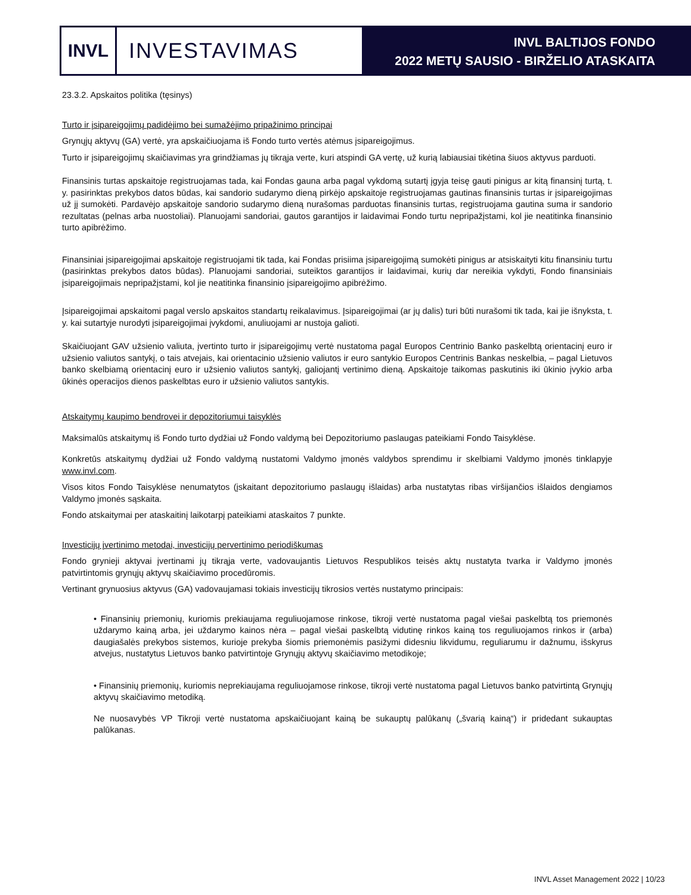INVL
INVESTAVIMAS
INVL BALTIJOS FONDO
2022 METŲ SAUSIO - BIRŽELIO ATASKAITA
23.3.2. Apskaitos politika (tęsinys)
Turto ir įsipareigojimų padidėjimo bei sumažėjimo pripažinimo principai
Grynųjų aktyvų (GA) vertė, yra apskaičiuojama iš Fondo turto vertės atėmus įsipareigojimus.
Turto ir įsipareigojimų skaičiavimas yra grindžiamas jų tikrąja verte, kuri atspindi GA vertę, už kurią labiausiai tikėtina šiuos aktyvus parduoti.
Finansinis turtas apskaitoje registruojamas tada, kai Fondas gauna arba pagal vykdomą sutartį įgyja teisę gauti pinigus ar kitą finansinį turtą, t. y. pasirinktas prekybos datos būdas, kai sandorio sudarymo dieną pirkėjo apskaitoje registruojamas gautinas finansinis turtas ir įsipareigojimas už jį sumokėti. Pardavėjo apskaitoje sandorio sudarymo dieną nurašomas parduotas finansinis turtas, registruojama gautina suma ir sandorio rezultatas (pelnas arba nuostoliai). Planuojami sandoriai, gautos garantijos ir laidavimai Fondo turtu nepripažįstami, kol jie neatitinka finansinio turto apibrėžimo.
Finansiniai įsipareigojimai apskaitoje registruojami tik tada, kai Fondas prisiima įsipareigojimą sumokėti pinigus ar atsiskaityti kitu finansiniu turtu (pasirinktas prekybos datos būdas). Planuojami sandoriai, suteiktos garantijos ir laidavimai, kurių dar nereikia vykdyti, Fondo finansiniais įsipareigojimais nepripažįstami, kol jie neatitinka finansinio įsipareigojimo apibrėžimo.
Įsipareigojimai apskaitomi pagal verslo apskaitos standartų reikalavimus. Įsipareigojimai (ar jų dalis) turi būti nurašomi tik tada, kai jie išnyksta, t. y. kai sutartyje nurodyti įsipareigojimai įvykdomi, anuliuojami ar nustoja galioti.
Skaičiuojant GAV užsienio valiuta, įvertinto turto ir įsipareigojimų vertė nustatoma pagal Europos Centrinio Banko paskelbtą orientacinį euro ir užsienio valiutos santykį, o tais atvejais, kai orientacinio užsienio valiutos ir euro santykio Europos Centrinis Bankas neskelbia, – pagal Lietuvos banko skelbiamą orientacinį euro ir užsienio valiutos santykį, galiojantį vertinimo dieną. Apskaitoje taikomas paskutinis iki ūkinio įvykio arba ūkinės operacijos dienos paskelbtas euro ir užsienio valiutos santykis.
Atskaitymų kaupimo bendrovei ir depozitoriumui taisyklės
Maksimalūs atskaitymų iš Fondo turto dydžiai už Fondo valdymą bei Depozitoriumo paslaugas pateikiami Fondo Taisyklėse.
Konkretūs atskaitymų dydžiai už Fondo valdymą nustatomi Valdymo įmonės valdybos sprendimu ir skelbiami Valdymo įmonės tinklapyje www.invl.com.
Visos kitos Fondo Taisyklėse nenumatytos (įskaitant depozitoriumo paslaugų išlaidas) arba nustatytas ribas viršijančios išlaidos dengiamos Valdymo įmonės sąskaita.
Fondo atskaitymai per ataskaitinį laikotarpį pateikiami ataskaitos 7 punkte.
Investicijų įvertinimo metodai, investicijų pervertinimo periodiškumas
Fondo grynieji aktyvai įvertinami jų tikrąja verte, vadovaujantis Lietuvos Respublikos teisės aktų nustatyta tvarka ir Valdymo įmonės patvirtintomis grynųjų aktyvų skaičiavimo procedūromis.
Vertinant grynuosius aktyvus (GA) vadovaujamasi tokiais investicijų tikrosios vertės nustatymo principais:
• Finansinių priemonių, kuriomis prekiaujama reguliuojamose rinkose, tikroji vertė nustatoma pagal viešai paskelbtą tos priemonės uždarymo kainą arba, jei uždarymo kainos nėra – pagal viešai paskelbtą vidutinę rinkos kainą tos reguliuojamos rinkos ir (arba) daugiašalės prekybos sistemos, kurioje prekyba šiomis priemonėmis pasižymi didesniu likvidumu, reguliarumu ir dažnumu, išskyrus atvejus, nustatytus Lietuvos banko patvirtintoje Grynųjų aktyvų skaičiavimo metodikoje;
• Finansinių priemonių, kuriomis neprekiaujama reguliuojamose rinkose, tikroji vertė nustatoma pagal Lietuvos banko patvirtintą Grynųjų aktyvų skaičiavimo metodiką.
Ne nuosavybės VP Tikroji vertė nustatoma apskaičiuojant kainą be sukauptų palūkanų („švarią kainą“) ir pridedant sukauptas palūkanas.
INVL Asset Management 2022 | 10/23